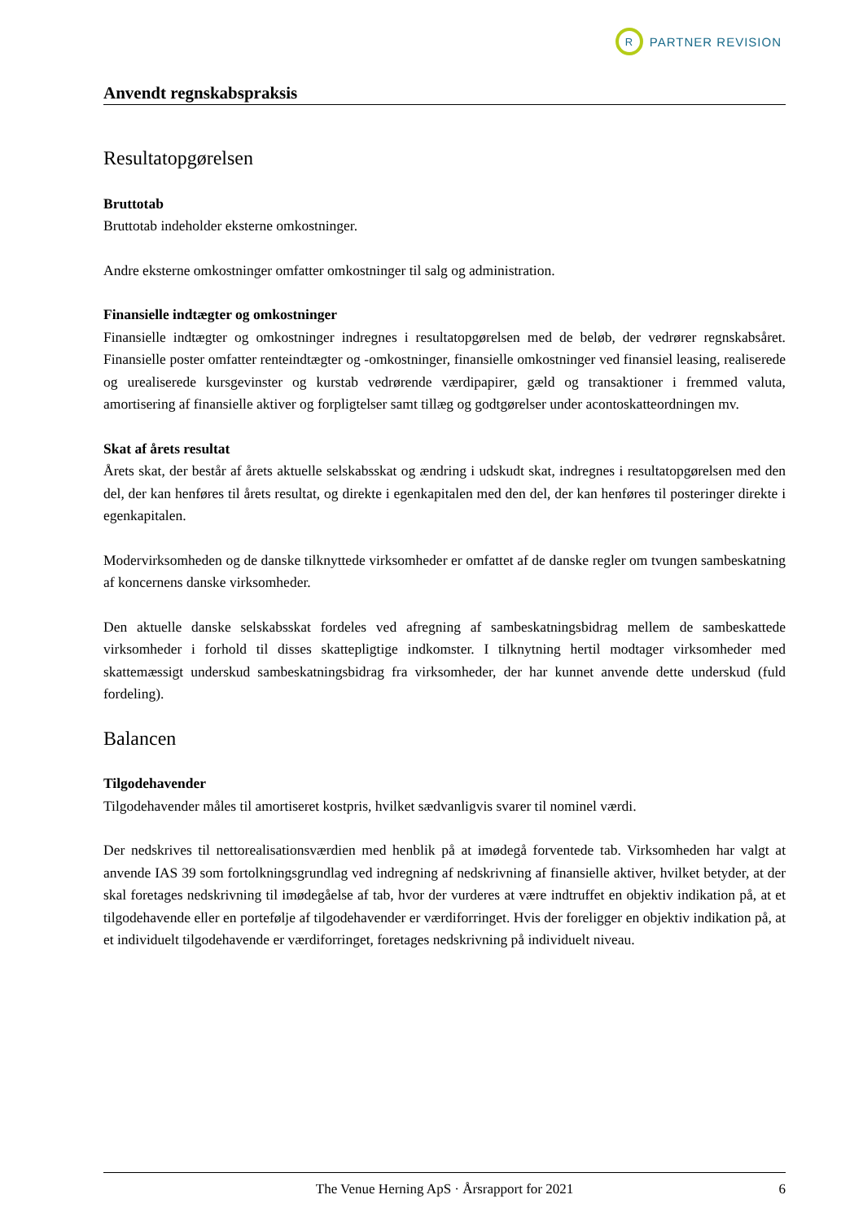R
PARTNER REVISION
Anvendt regnskabspraksis
Resultatopgørelsen
Bruttotab
Bruttotab indeholder eksterne omkostninger.
Andre eksterne omkostninger omfatter omkostninger til salg og administration.
Finansielle indtægter og omkostninger
Finansielle indtægter og omkostninger indregnes i resultatopgørelsen med de beløb, der vedrører regnskabsåret. Finansielle poster omfatter renteindtægter og -omkostninger, finansielle omkostninger ved finansiel leasing, realiserede og urealiserede kursgevinster og kurstab vedrørende værdipapirer, gæld og transaktioner i fremmed valuta, amortisering af finansielle aktiver og forpligtelser samt tillæg og godtgørelser under acontoskatteordningen mv.
Skat af årets resultat
Årets skat, der består af årets aktuelle selskabsskat og ændring i udskudt skat, indregnes i resultatopgørelsen med den del, der kan henføres til årets resultat, og direkte i egenkapitalen med den del, der kan henføres til posteringer direkte i egenkapitalen.
Modervirksomheden og de danske tilknyttede virksomheder er omfattet af de danske regler om tvungen sambeskatning af koncernens danske virksomheder.
Den aktuelle danske selskabsskat fordeles ved afregning af sambeskatningsbidrag mellem de sambeskattede virksomheder i forhold til disses skattepligtige indkomster. I tilknytning hertil modtager virksomheder med skattemæssigt underskud sambeskatningsbidrag fra virksomheder, der har kunnet anvende dette underskud (fuld fordeling).
Balancen
Tilgodehavender
Tilgodehavender måles til amortiseret kostpris, hvilket sædvanligvis svarer til nominel værdi.
Der nedskrives til nettorealisationsværdien med henblik på at imødegå forventede tab. Virksomheden har valgt at anvende IAS 39 som fortolkningsgrundlag ved indregning af nedskrivning af finansielle aktiver, hvilket betyder, at der skal foretages nedskrivning til imødegåelse af tab, hvor der vurderes at være indtruffet en objektiv indikation på, at et tilgodehavende eller en portefølje af tilgodehavender er værdiforringet. Hvis der foreligger en objektiv indikation på, at et individuelt tilgodehavende er værdiforringet, foretages nedskrivning på individuelt niveau.
The Venue Herning ApS · Årsrapport for 2021 6